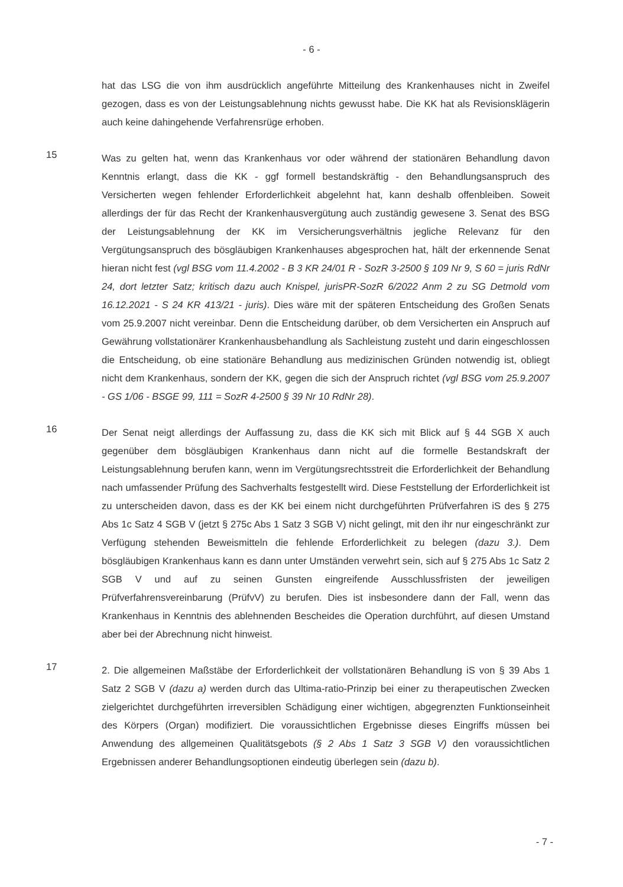- 6 -
hat das LSG die von ihm ausdrücklich angeführte Mitteilung des Krankenhauses nicht in Zweifel gezogen, dass es von der Leistungsablehnung nichts gewusst habe. Die KK hat als Revisionsklägerin auch keine dahingehende Verfahrensrüge erhoben.
15
Was zu gelten hat, wenn das Krankenhaus vor oder während der stationären Behandlung davon Kenntnis erlangt, dass die KK - ggf formell bestandskräftig - den Behandlungsanspruch des Versicherten wegen fehlender Erforderlichkeit abgelehnt hat, kann deshalb offenbleiben. Soweit allerdings der für das Recht der Krankenhausvergütung auch zuständig gewesene 3. Senat des BSG der Leistungsablehnung der KK im Versicherungsverhältnis jegliche Relevanz für den Vergütungsanspruch des bösgläubigen Krankenhauses abgesprochen hat, hält der erkennende Senat hieran nicht fest (vgl BSG vom 11.4.2002 - B 3 KR 24/01 R - SozR 3-2500 § 109 Nr 9, S 60 = juris RdNr 24, dort letzter Satz; kritisch dazu auch Knispel, jurisPR-SozR 6/2022 Anm 2 zu SG Detmold vom 16.12.2021 - S 24 KR 413/21 - juris). Dies wäre mit der späteren Entscheidung des Großen Senats vom 25.9.2007 nicht vereinbar. Denn die Entscheidung darüber, ob dem Versicherten ein Anspruch auf Gewährung vollstationärer Krankenhausbehandlung als Sachleistung zusteht und darin eingeschlossen die Entscheidung, ob eine stationäre Behandlung aus medizinischen Gründen notwendig ist, obliegt nicht dem Krankenhaus, sondern der KK, gegen die sich der Anspruch richtet (vgl BSG vom 25.9.2007 - GS 1/06 - BSGE 99, 111 = SozR 4-2500 § 39 Nr 10 RdNr 28).
16
Der Senat neigt allerdings der Auffassung zu, dass die KK sich mit Blick auf § 44 SGB X auch gegenüber dem bösgläubigen Krankenhaus dann nicht auf die formelle Bestandskraft der Leistungsablehnung berufen kann, wenn im Vergütungsrechtsstreit die Erforderlichkeit der Behandlung nach umfassender Prüfung des Sachverhalts festgestellt wird. Diese Feststellung der Erforderlichkeit ist zu unterscheiden davon, dass es der KK bei einem nicht durchgeführten Prüfverfahren iS des § 275 Abs 1c Satz 4 SGB V (jetzt § 275c Abs 1 Satz 3 SGB V) nicht gelingt, mit den ihr nur eingeschränkt zur Verfügung stehenden Beweismitteln die fehlende Erforderlichkeit zu belegen (dazu 3.). Dem bösgläubigen Krankenhaus kann es dann unter Umständen verwehrt sein, sich auf § 275 Abs 1c Satz 2 SGB V und auf zu seinen Gunsten eingreifende Ausschlussfristen der jeweiligen Prüfverfahrensvereinbarung (PrüfvV) zu berufen. Dies ist insbesondere dann der Fall, wenn das Krankenhaus in Kenntnis des ablehnenden Bescheides die Operation durchführt, auf diesen Umstand aber bei der Abrechnung nicht hinweist.
17
2. Die allgemeinen Maßstäbe der Erforderlichkeit der vollstationären Behandlung iS von § 39 Abs 1 Satz 2 SGB V (dazu a) werden durch das Ultima-ratio-Prinzip bei einer zu therapeutischen Zwecken zielgerichtet durchgeführten irreversiblen Schädigung einer wichtigen, abgegrenzten Funktionseinheit des Körpers (Organ) modifiziert. Die voraussichtlichen Ergebnisse dieses Eingriffs müssen bei Anwendung des allgemeinen Qualitätsgebots (§ 2 Abs 1 Satz 3 SGB V) den voraussichtlichen Ergebnissen anderer Behandlungsoptionen eindeutig überlegen sein (dazu b).
- 7 -